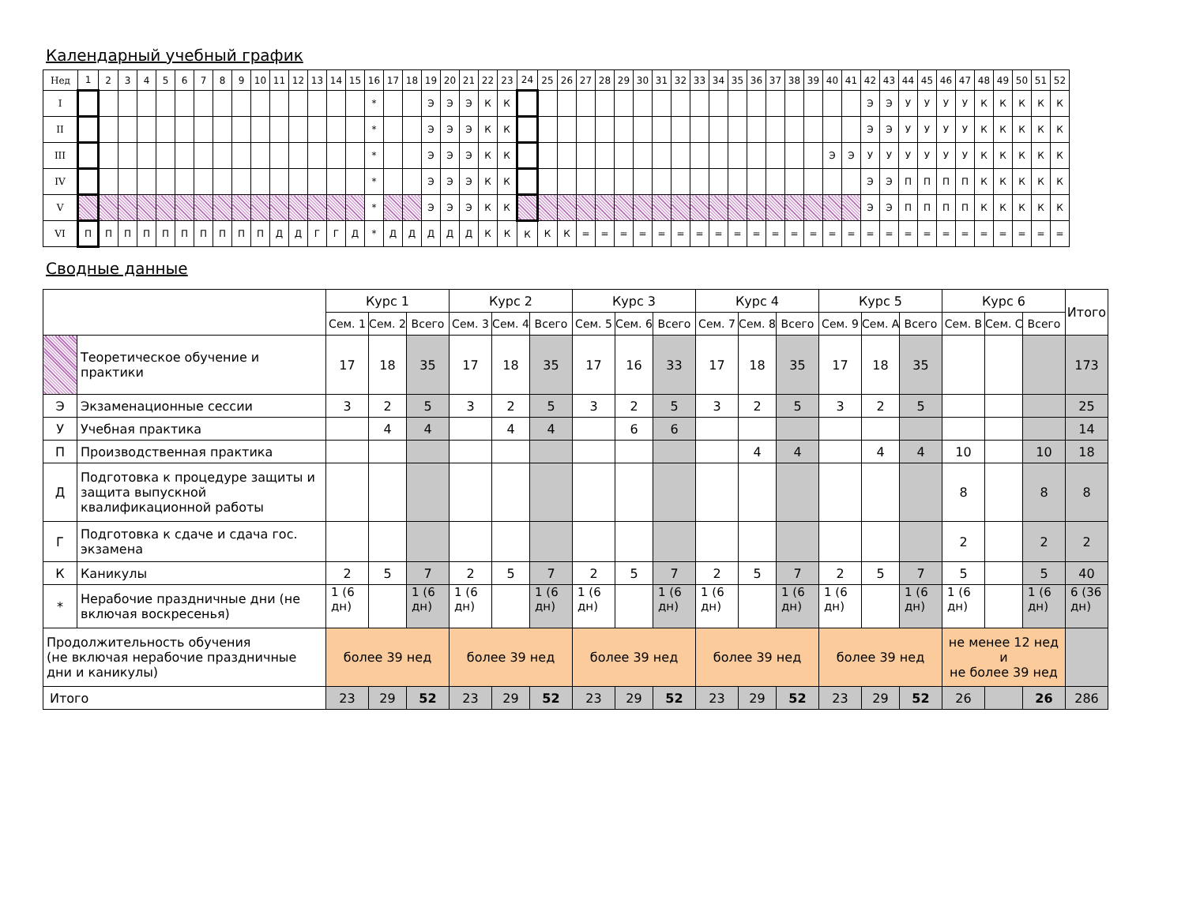Календарный учебный график
| Нед | 1 | 2 | 3 | 4 | 5 | 6 | 7 | 8 | 9 | 10 | 11 | 12 | 13 | 14 | 15 | 16 | 17 | 18 | 19 | 20 | 21 | 22 | 23 | 24 | 25 | 26 | 27 | 28 | 29 | 30 | 31 | 32 | 33 | 34 | 35 | 36 | 37 | 38 | 39 | 40 | 41 | 42 | 43 | 44 | 45 | 46 | 47 | 48 | 49 | 50 | 51 | 52 |
| I | | | | | | | | | | | | | | | | * | | | Э | Э | Э | К | К | | | | | | | | | | | | | | | | | | | Э | Э | У | У | У | У | К | К | К | К | К |
| II | | | | | | | | | | | | | | | | * | | | Э | Э | Э | К | К | | | | | | | | | | | | | | | | | | | Э | Э | У | У | У | У | К | К | К | К | К |
| III | | | | | | | | | | | | | | | | * | | | Э | Э | Э | К | К | | | | | | | | | | | | | | | | | Э | Э | У | У | У | У | У | У | К | К | К | К | К |
| IV | | | | | | | | | | | | | | | | * | | | Э | Э | Э | К | К | | | | | | | | | | | | | | | | | | | Э | Э | П | П | П | П | К | К | К | К | К |
| V | | | | | | | | | | | | | | | | * | | | Э | Э | Э | К | К | | | | | | | | | | | | | | | | | | | Э | Э | П | П | П | П | К | К | К | К | К |
| VI | П | П | П | П | П | П | П | П | П | П | Д | Д | Г | Г | Д | * | Д | Д | Д | Д | Д | К | К | К | К | К | = | = | = | = | = | = | = | = | = | = | = | = | = | = | = | = | = | = | = | = | = | = | = | = | = | = |
Сводные данные
| | | Курс 1 | | | Курс 2 | | | Курс 3 | | | Курс 4 | | | Курс 5 | | | Курс 6 | | | Итого |
| | | Сем. 1 | Сем. 2 | Всего | Сем. 3 | Сем. 4 | Всего | Сем. 5 | Сем. 6 | Всего | Сем. 7 | Сем. 8 | Всего | Сем. 9 | Сем. A | Всего | Сем. B | Сем. C | Всего | |
| | Теоретическое обучение и практики | 17 | 18 | 35 | 17 | 18 | 35 | 17 | 16 | 33 | 17 | 18 | 35 | 17 | 18 | 35 | | | | 173 |
| Э | Экзаменационные сессии | 3 | 2 | 5 | 3 | 2 | 5 | 3 | 2 | 5 | 3 | 2 | 5 | 3 | 2 | 5 | | | | 25 |
| У | Учебная практика | | 4 | 4 | | 4 | 4 | | 6 | 6 | | | | | | | | | | 14 |
| П | Производственная практика | | | | | | | | | | | 4 | 4 | | 4 | 4 | 10 | | 10 | 18 |
| Д | Подготовка к процедуре защиты и защита выпускной квалификационной работы | | | | | | | | | | | | | | | | 8 | | 8 | 8 |
| Г | Подготовка к сдаче и сдача гос. экзамена | | | | | | | | | | | | | | | | 2 | | 2 | 2 |
| К | Каникулы | 2 | 5 | 7 | 2 | 5 | 7 | 2 | 5 | 7 | 2 | 5 | 7 | 2 | 5 | 7 | 5 | | 5 | 40 |
| * | Нерабочие праздничные дни (не включая воскресенья) | 1 (6 дн) | | 1 (6 дн) | 1 (6 дн) | | 1 (6 дн) | 1 (6 дн) | | 1 (6 дн) | 1 (6 дн) | | 1 (6 дн) | 1 (6 дн) | | 1 (6 дн) | 1 (6 дн) | | 1 (6 дн) | 6 (36 дн) |
| Продолжительность обучения (не включая нерабочие праздничные дни и каникулы) | | более 39 нед | | | более 39 нед | | | более 39 нед | | | более 39 нед | | | более 39 нед | | | не менее 12 нед и не более 39 нед | | | |
| Итого | | 23 | 29 | 52 | 23 | 29 | 52 | 23 | 29 | 52 | 23 | 29 | 52 | 23 | 29 | 52 | 26 | | 26 | 286 |